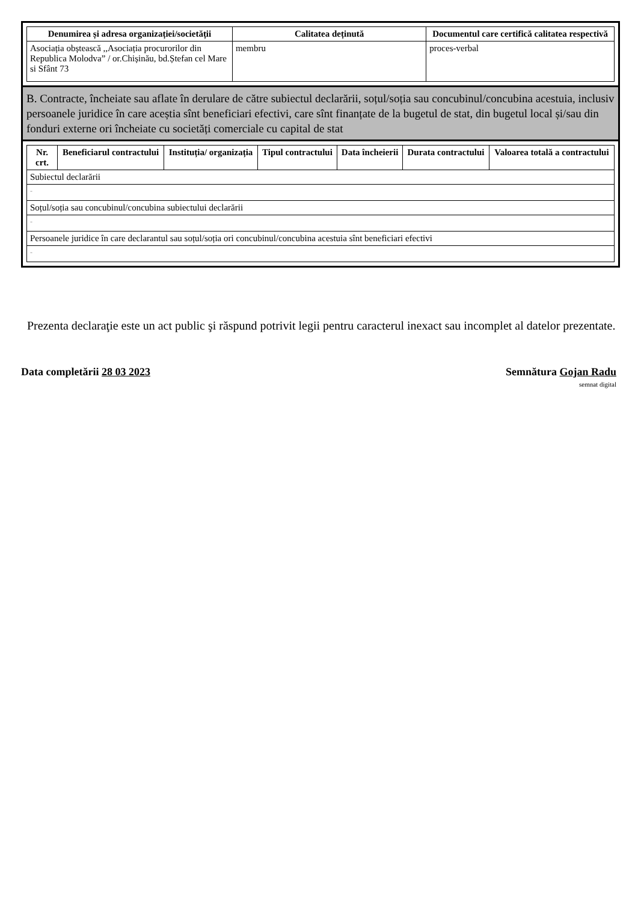| Denumirea și adresa organizației/societății | Calitatea deținută | Documentul care certifică calitatea respectivă |
| --- | --- | --- |
| Asociația obștească ,,Asociația procurorilor din Republica Molodva” / or.Chișinău, bd.Ștefan cel Mare si Sfânt 73 | membru | proces-verbal |
B. Contracte, încheiate sau aflate în derulare de către subiectul declarării, soțul/soția sau concubinul/concubina acestuia, inclusiv persoanele juridice în care aceștia sînt beneficiari efectivi, care sînt finanțate de la bugetul de stat, din bugetul local și/sau din fonduri externe ori încheiate cu societăți comerciale cu capital de stat
| Nr. crt. | Beneficiarul contractului | Instituția/ organizația | Tipul contractului | Data încheierii | Durata contractului | Valoarea totală a contractului |
| --- | --- | --- | --- | --- | --- | --- |
| Subiectul declarării | | | | | | |
| - | | | | | | |
| Soțul/soția sau concubinul/concubina subiectului declarării | | | | | | |
| - | | | | | | |
| Persoanele juridice în care declarantul sau soțul/soția ori concubinul/concubina acestuia sînt beneficiari efectivi | | | | | | |
| - | | | | | | |
Prezenta declaraţie este un act public şi răspund potrivit legii pentru caracterul inexact sau incomplet al datelor prezentate.
Data completării 28 03 2023 Semnătura Gojan Radu
semnat digital